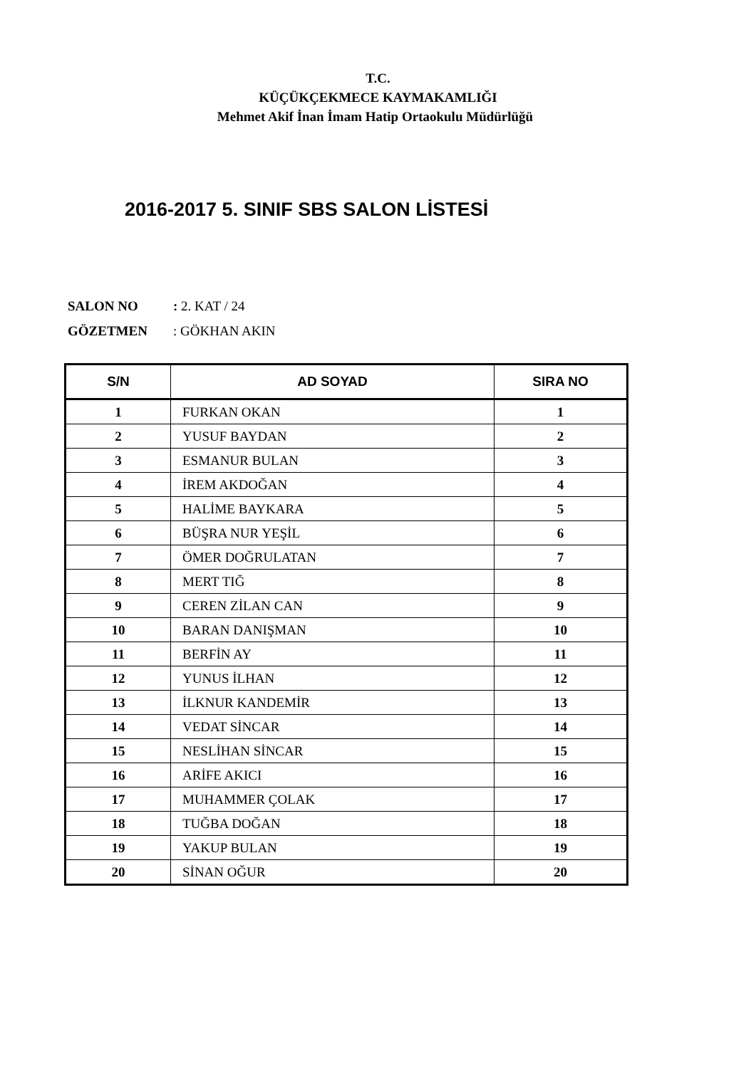T.C.
KÜÇÜKÇEKMECE KAYMAKAMLIĞI
Mehmet Akif İnan İmam Hatip Ortaokulu Müdürlüğü
2016-2017 5. SINIF SBS SALON LİSTESİ
SALON NO: 2. KAT / 24
GÖZETMEN: GÖKHAN AKIN
| S/N | AD SOYAD | SIRA NO |
| --- | --- | --- |
| 1 | FURKAN OKAN | 1 |
| 2 | YUSUF BAYDAN | 2 |
| 3 | ESMANUR BULAN | 3 |
| 4 | İREM AKDOĞAN | 4 |
| 5 | HALİME BAYKARA | 5 |
| 6 | BÜŞRA NUR YEŞİL | 6 |
| 7 | ÖMER DOĞRULATAN | 7 |
| 8 | MERT TIĞ | 8 |
| 9 | CEREN ZİLAN CAN | 9 |
| 10 | BARAN DANIŞMAN | 10 |
| 11 | BERFİN AY | 11 |
| 12 | YUNUS İLHAN | 12 |
| 13 | İLKNUR KANDEMİR | 13 |
| 14 | VEDAT SİNCAR | 14 |
| 15 | NESLİHAN SİNCAR | 15 |
| 16 | ARİFE AKICI | 16 |
| 17 | MUHAMMER ÇOLAK | 17 |
| 18 | TUĞBA DOĞAN | 18 |
| 19 | YAKUP BULAN | 19 |
| 20 | SİNAN OĞUR | 20 |